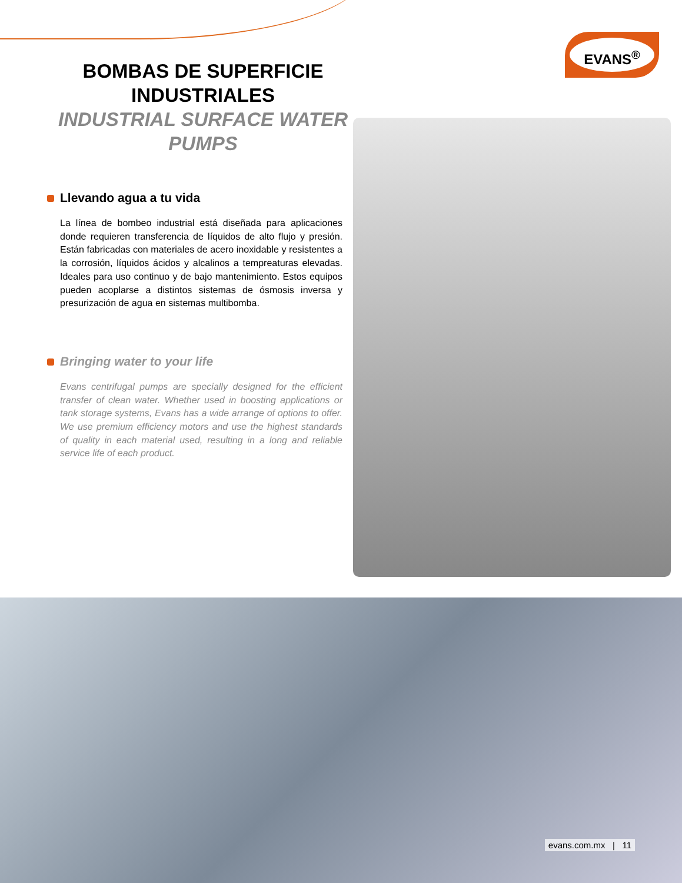EVANS<sup>®</sup>
BOMBAS DE SUPERFICIE INDUSTRIALES
INDUSTRIAL SURFACE WATER PUMPS
Llevando agua a tu vida
La línea de bombeo industrial está diseñada para aplicaciones donde requieren transferencia de líquidos de alto flujo y presión. Están fabricadas con materiales de acero inoxidable y resistentes a la corrosión, líquidos ácidos y alcalinos a tempreaturas elevadas. Ideales para uso continuo y de bajo mantenimiento. Estos equipos pueden acoplarse a distintos sistemas de ósmosis inversa y presurización de agua en sistemas multibomba.
Bringing water to your life
Evans centrifugal pumps are specially designed for the efficient transfer of clean water. Whether used in boosting applications or tank storage systems, Evans has a wide arrange of options to offer. We use premium efficiency motors and use the highest standards of quality in each material used, resulting in a long and reliable service life of each product.
evans.com.mx | 11